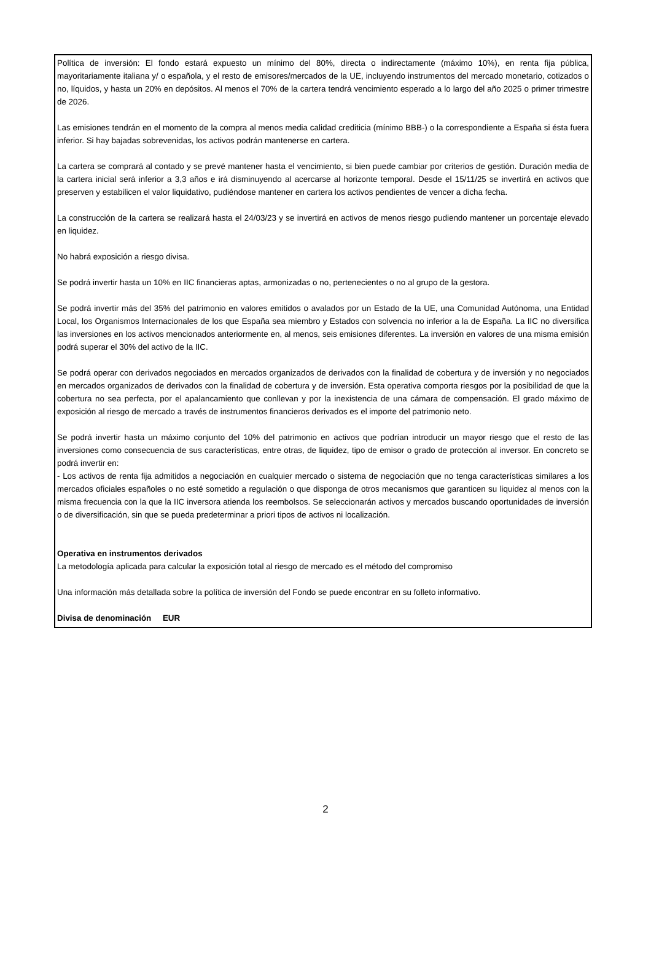Política de inversión: El fondo estará expuesto un mínimo del 80%, directa o indirectamente (máximo 10%), en renta fija pública, mayoritariamente italiana y/ o española, y el resto de emisores/mercados de la UE, incluyendo instrumentos del mercado monetario, cotizados o no, líquidos, y hasta un 20% en depósitos. Al menos el 70% de la cartera tendrá vencimiento esperado a lo largo del año 2025 o primer trimestre de 2026.
Las emisiones tendrán en el momento de la compra al menos media calidad crediticia (mínimo BBB-) o la correspondiente a España si ésta fuera inferior. Si hay bajadas sobrevenidas, los activos podrán mantenerse en cartera.
La cartera se comprará al contado y se prevé mantener hasta el vencimiento, si bien puede cambiar por criterios de gestión. Duración media de la cartera inicial será inferior a 3,3 años e irá disminuyendo al acercarse al horizonte temporal. Desde el 15/11/25 se invertirá en activos que preserven y estabilicen el valor liquidativo, pudiéndose mantener en cartera los activos pendientes de vencer a dicha fecha.
La construcción de la cartera se realizará hasta el 24/03/23 y se invertirá en activos de menos riesgo pudiendo mantener un porcentaje elevado en liquidez.
No habrá exposición a riesgo divisa.
Se podrá invertir hasta un 10% en IIC financieras aptas, armonizadas o no, pertenecientes o no al grupo de la gestora.
Se podrá invertir más del 35% del patrimonio en valores emitidos o avalados por un Estado de la UE, una Comunidad Autónoma, una Entidad Local, los Organismos Internacionales de los que España sea miembro y Estados con solvencia no inferior a la de España. La IIC no diversifica las inversiones en los activos mencionados anteriormente en, al menos, seis emisiones diferentes. La inversión en valores de una misma emisión podrá superar el 30% del activo de la IIC.
Se podrá operar con derivados negociados en mercados organizados de derivados con la finalidad de cobertura y de inversión y no negociados en mercados organizados de derivados con la finalidad de cobertura y de inversión. Esta operativa comporta riesgos por la posibilidad de que la cobertura no sea perfecta, por el apalancamiento que conllevan y por la inexistencia de una cámara de compensación. El grado máximo de exposición al riesgo de mercado a través de instrumentos financieros derivados es el importe del patrimonio neto.
Se podrá invertir hasta un máximo conjunto del 10% del patrimonio en activos que podrían introducir un mayor riesgo que el resto de las inversiones como consecuencia de sus características, entre otras, de liquidez, tipo de emisor o grado de protección al inversor. En concreto se podrá invertir en:
- Los activos de renta fija admitidos a negociación en cualquier mercado o sistema de negociación que no tenga características similares a los mercados oficiales españoles o no esté sometido a regulación o que disponga de otros mecanismos que garanticen su liquidez al menos con la misma frecuencia con la que la IIC inversora atienda los reembolsos. Se seleccionarán activos y mercados buscando oportunidades de inversión o de diversificación, sin que se pueda predeterminar a priori tipos de activos ni localización.
Operativa en instrumentos derivados
La metodología aplicada para calcular la exposición total al riesgo de mercado es el método del compromiso
Una información más detallada sobre la política de inversión del Fondo se puede encontrar en su folleto informativo.
Divisa de denominación EUR
2